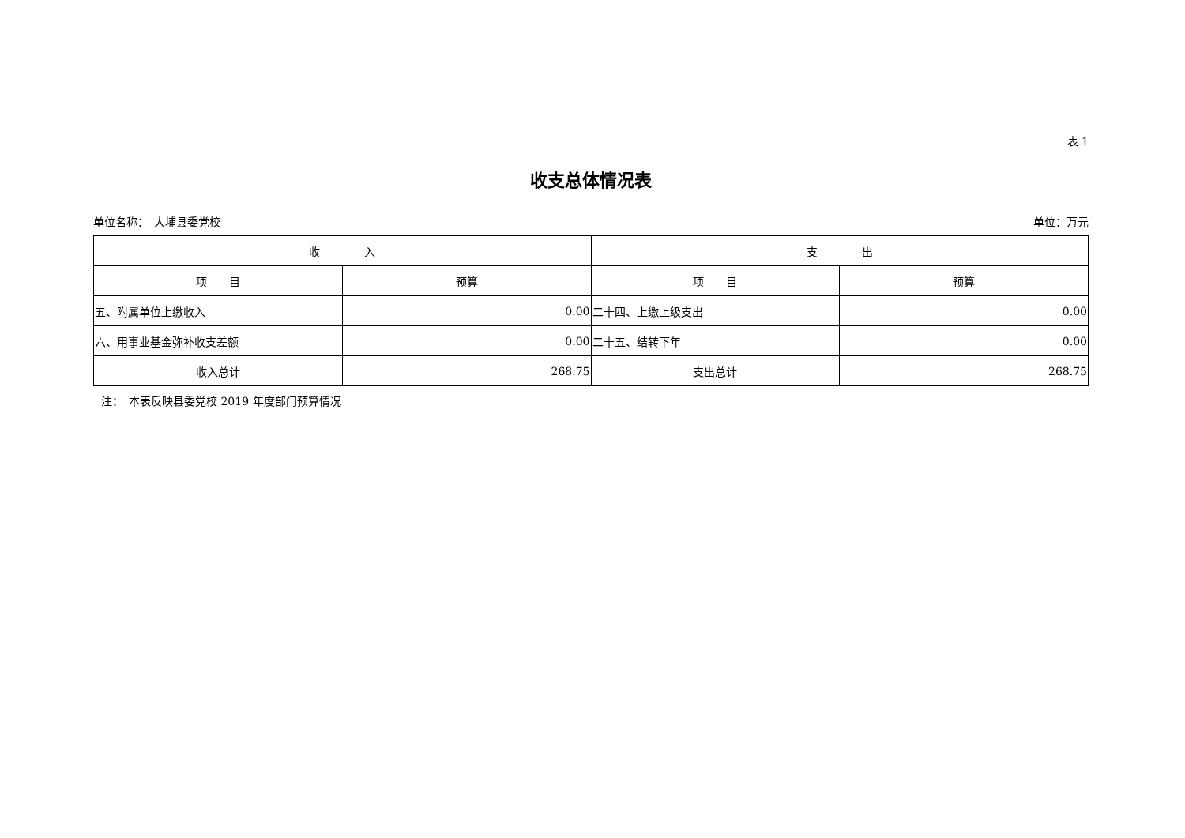表 1
收支总体情况表
单位名称：　大埔县委党校 单位：万元
| 收 入 | | 支 出 | |
| --- | --- | --- | --- |
| 项 目 | 预算 | 项 目 | 预算 |
| 五、附属单位上缴收入 | 0.00 | 二十四、上缴上级支出 | 0.00 |
| 六、用事业基金弥补收支差额 | 0.00 | 二十五、结转下年 | 0.00 |
| 收入总计 | 268.75 | 支出总计 | 268.75 |
注：　本表反映县委党校 2019 年度部门预算情况